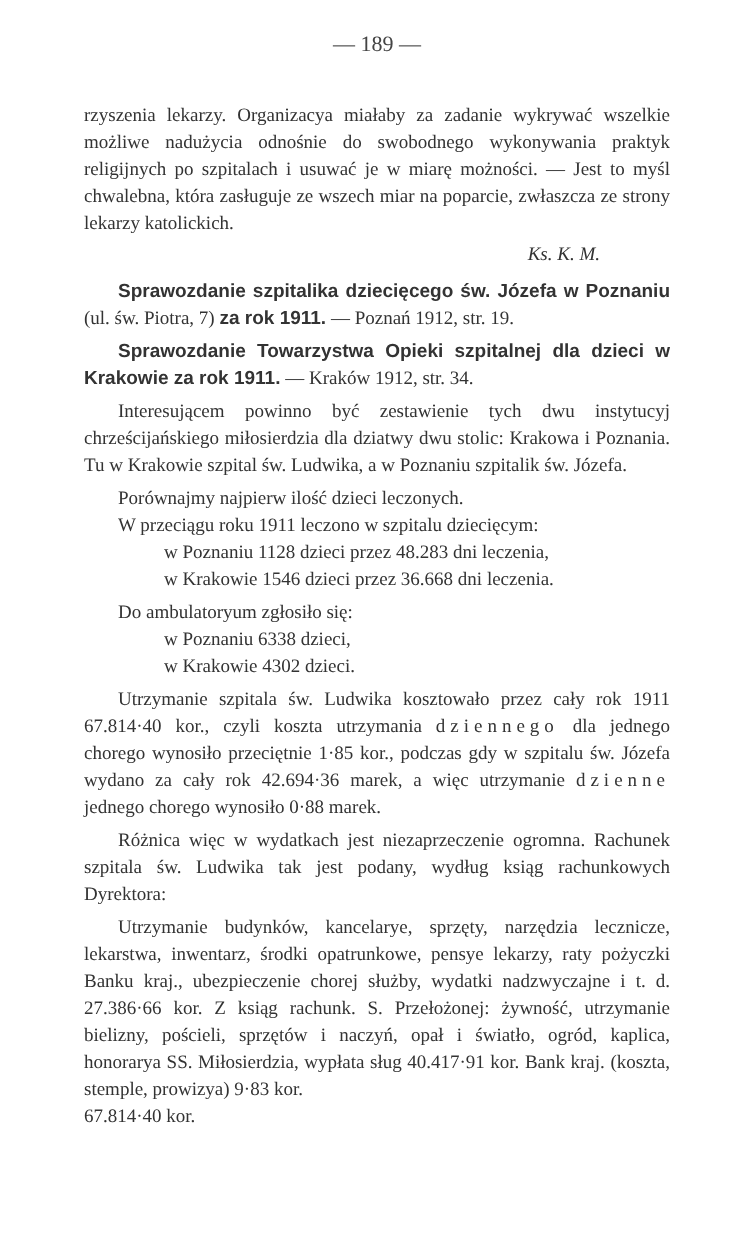— 189 —
rzyszenia lekarzy. Organizacya miałaby za zadanie wykrywać wszelkie możliwe nadużycia odnośnie do swobodnego wykonywania praktyk religijnych po szpitalach i usuwać je w miarę możności. — Jest to myśl chwalebna, która zasługuje ze wszech miar na poparcie, zwłaszcza ze strony lekarzy katolickich.
Ks. K. M.
Sprawozdanie szpitalika dziecięcego św. Józefa w Poznaniu (ul. św. Piotra, 7) za rok 1911. — Poznań 1912, str. 19.
Sprawozdanie Towarzystwa Opieki szpitalnej dla dzieci w Krakowie za rok 1911. — Kraków 1912, str. 34.
Interesującem powinno być zestawienie tych dwu instytucyj chrześcijańskiego miłosierdzia dla dziatwy dwu stolic: Krakowa i Poznania. Tu w Krakowie szpital św. Ludwika, a w Poznaniu szpitalik św. Józefa.
Porównajmy najpierw ilość dzieci leczonych.
W przeciągu roku 1911 leczono w szpitalu dziecięcym:
w Poznaniu 1128 dzieci przez 48.283 dni leczenia,
w Krakowie 1546 dzieci przez 36.668 dni leczenia.
Do ambulatoryum zgłosiło się:
w Poznaniu 6338 dzieci,
w Krakowie 4302 dzieci.
Utrzymanie szpitala św. Ludwika kosztowało przez cały rok 1911 67.814·40 kor., czyli koszta utrzymania dziennego dla jednego chorego wynosiło przeciętnie 1·85 kor., podczas gdy w szpitalu św. Józefa wydano za cały rok 42.694·36 marek, a więc utrzymanie dzienne jednego chorego wynosiło 0·88 marek.
Różnica więc w wydatkach jest niezaprzeczenie ogromna. Rachunek szpitala św. Ludwika tak jest podany, wydług ksiąg rachunkowych Dyrektora:
Utrzymanie budynków, kancelarye, sprzęty, narzędzia lecznicze, lekarstwa, inwentarz, środki opatrunkowe, pensye lekarzy, raty pożyczki Banku kraj., ubezpieczenie chorej służby, wydatki nadzwyczajne i t. d. 27.386·66 kor. Z ksiąg rachunk. S. Przełożonej: żywność, utrzymanie bielizny, pościeli, sprzętów i naczyń, opał i światło, ogród, kaplica, honorarya SS. Miłosierdzia, wypłata sług 40.417·91 kor. Bank kraj. (koszta, stemple, prowizya) 9·83 kor.
67.814·40 kor.